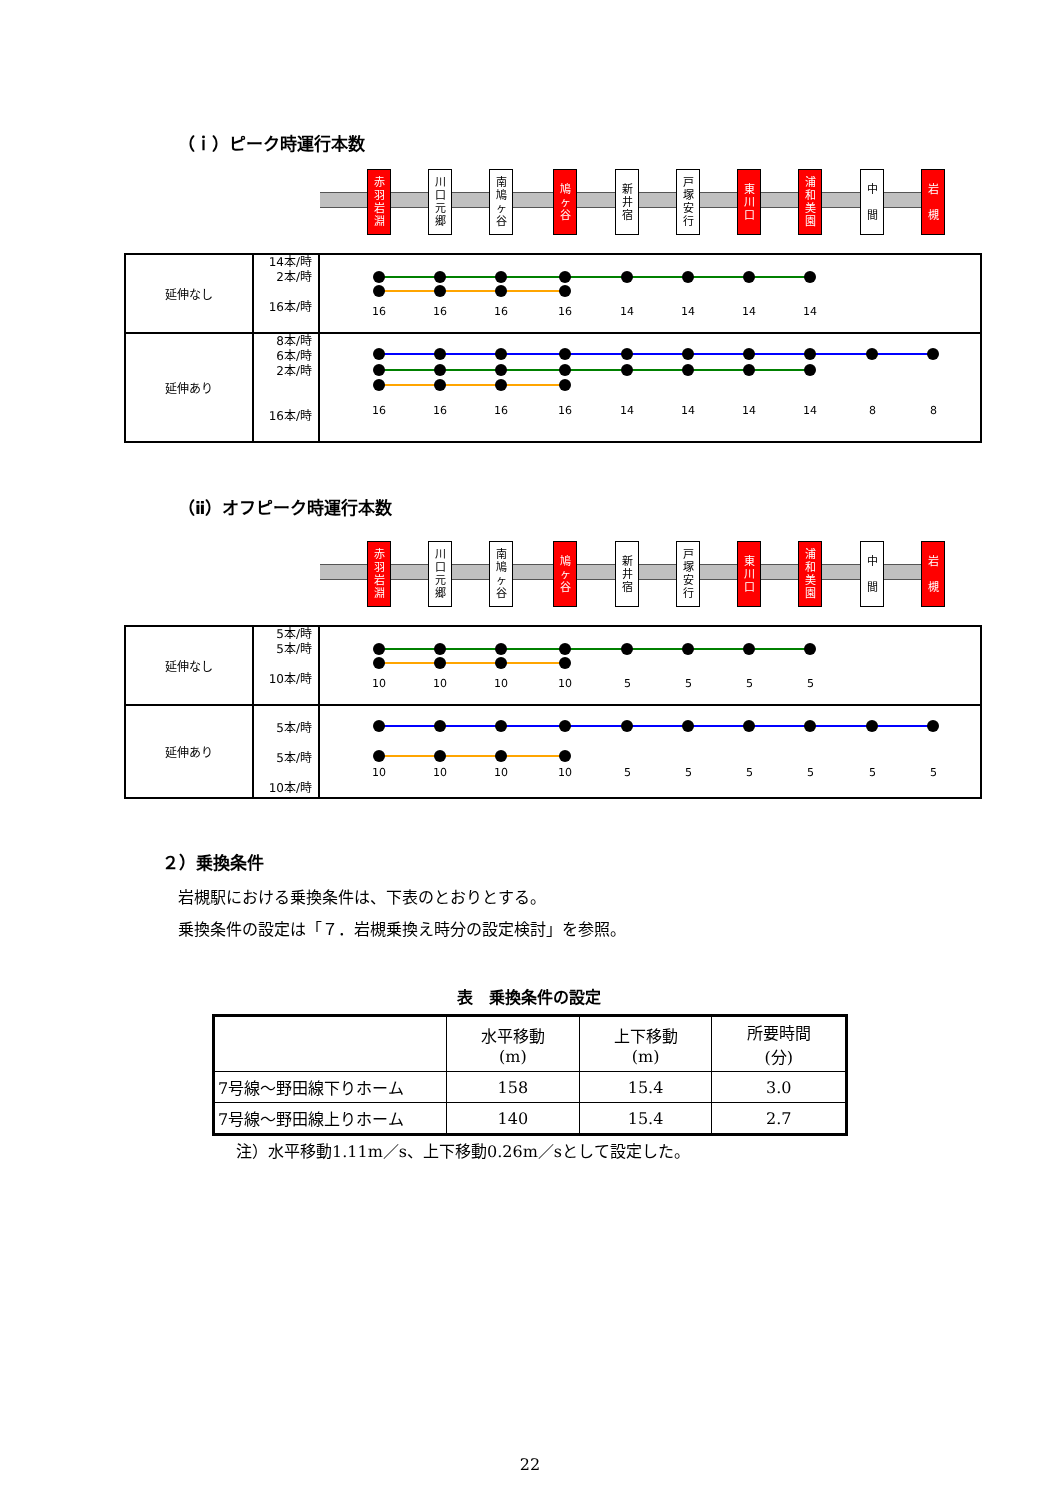（ｉ）ピーク時運行本数
赤
羽
岩
淵
川
口
元
郷
南
鳩
ヶ
谷
鳩
ヶ
谷
新
井
宿
戸
塚
安
行
東
川
口
浦
和
美
園
中
間
岩
槻
| 延伸なし | 14本/時 2本/時 16本/時 | 16 16 16 16 14 14 14 14 |
| 延伸あり | 8本/時 6本/時 2本/時 16本/時 | 16 16 16 16 14 14 14 14 8 8 |
（ⅱ）オフピーク時運行本数
赤
羽
岩
淵
川
口
元
郷
南
鳩
ヶ
谷
鳩
ヶ
谷
新
井
宿
戸
塚
安
行
東
川
口
浦
和
美
園
中
間
岩
槻
| 延伸なし | 5本/時 5本/時 10本/時 | 10 10 10 10 5 5 5 5 |
| 延伸あり | 5本/時 5本/時 10本/時 | 10 10 10 10 5 5 5 5 5 5 |
２）乗換条件
岩槻駅における乗換条件は、下表のとおりとする。
乗換条件の設定は「７．岩槻乗換え時分の設定検討」を参照。
表　乗換条件の設定
| | 水平移動 (m) | 上下移動 (m) | 所要時間 (分) |
| --- | --- | --- | --- |
| 7号線～野田線下りホーム | 158 | 15.4 | 3.0 |
| 7号線～野田線上りホーム | 140 | 15.4 | 2.7 |
注）水平移動1.11m／s、上下移動0.26m／sとして設定した。
22